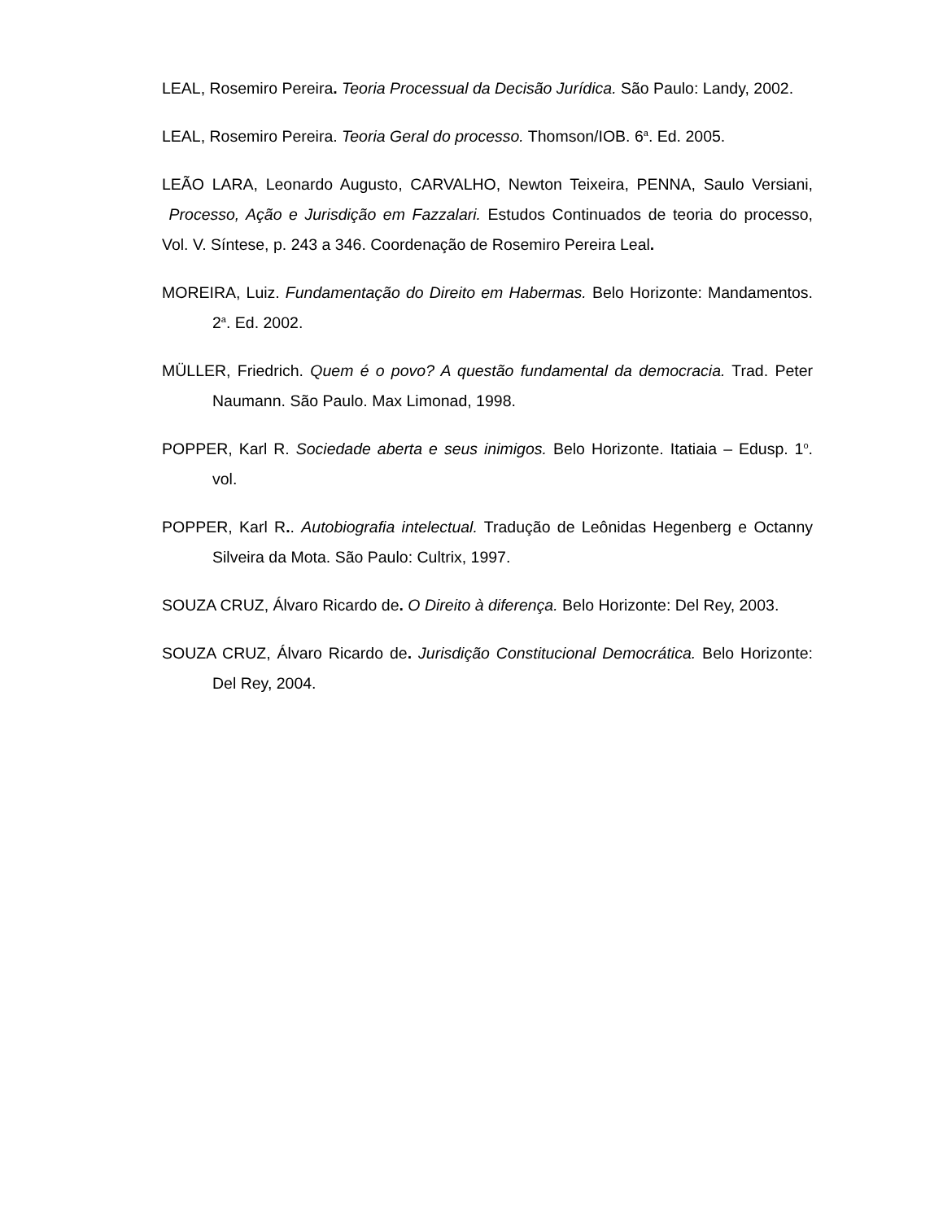LEAL, Rosemiro Pereira. Teoria Processual da Decisão Jurídica. São Paulo: Landy, 2002.
LEAL, Rosemiro Pereira. Teoria Geral do processo. Thomson/IOB. 6<sup>a</sup>. Ed. 2005.
LEÃO LARA, Leonardo Augusto, CARVALHO, Newton Teixeira, PENNA, Saulo Versiani, Processo, Ação e Jurisdição em Fazzalari. Estudos Continuados de teoria do processo, Vol. V. Síntese, p. 243 a 346. Coordenação de Rosemiro Pereira Leal.
MOREIRA, Luiz. Fundamentação do Direito em Habermas. Belo Horizonte: Mandamentos. 2<sup>a</sup>. Ed. 2002.
MÜLLER, Friedrich. Quem é o povo? A questão fundamental da democracia. Trad. Peter Naumann. São Paulo. Max Limonad, 1998.
POPPER, Karl R. Sociedade aberta e seus inimigos. Belo Horizonte. Itatiaia – Edusp. 1<sup>o</sup>. vol.
POPPER, Karl R.. Autobiografia intelectual. Tradução de Leônidas Hegenberg e Octanny Silveira da Mota. São Paulo: Cultrix, 1997.
SOUZA CRUZ, Álvaro Ricardo de. O Direito à diferença. Belo Horizonte: Del Rey, 2003.
SOUZA CRUZ, Álvaro Ricardo de. Jurisdição Constitucional Democrática. Belo Horizonte: Del Rey, 2004.